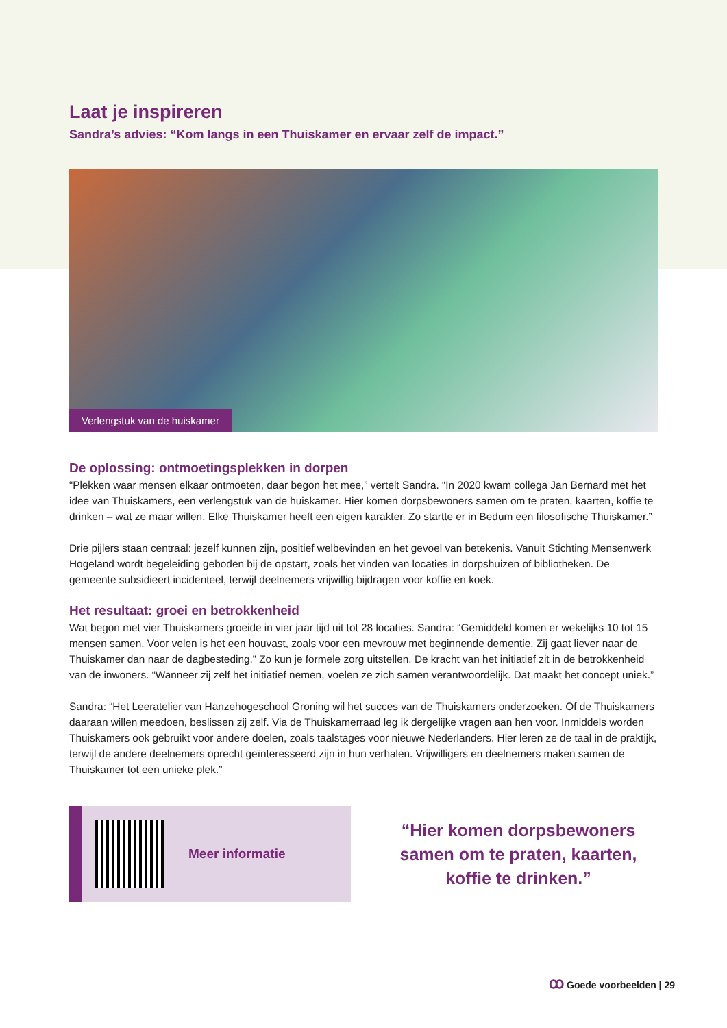Laat je inspireren
Sandra’s advies: “Kom langs in een Thuiskamer en ervaar zelf de impact.”
Verlengstuk van de huiskamer
De oplossing: ontmoetingsplekken in dorpen
“Plekken waar mensen elkaar ontmoeten, daar begon het mee,” vertelt Sandra. “In 2020 kwam collega Jan Bernard met het idee van Thuiskamers, een verlengstuk van de huiskamer. Hier komen dorpsbewoners samen om te praten, kaarten, koffie te drinken – wat ze maar willen. Elke Thuiskamer heeft een eigen karakter. Zo startte er in Bedum een filosofische Thuiskamer.”
Drie pijlers staan centraal: jezelf kunnen zijn, positief welbevinden en het gevoel van betekenis. Vanuit Stichting Mensenwerk Hogeland wordt begeleiding geboden bij de opstart, zoals het vinden van locaties in dorpshuizen of bibliotheken. De gemeente subsidieert incidenteel, terwijl deelnemers vrijwillig bijdragen voor koffie en koek.
Het resultaat: groei en betrokkenheid
Wat begon met vier Thuiskamers groeide in vier jaar tijd uit tot 28 locaties. Sandra: “Gemiddeld komen er wekelijks 10 tot 15 mensen samen. Voor velen is het een houvast, zoals voor een mevrouw met beginnende dementie. Zij gaat liever naar de Thuiskamer dan naar de dagbesteding.” Zo kun je formele zorg uitstellen. De kracht van het initiatief zit in de betrokkenheid van de inwoners. “Wanneer zij zelf het initiatief nemen, voelen ze zich samen verantwoordelijk. Dat maakt het concept uniek.”
Sandra: “Het Leeratelier van Hanzehogeschool Groning wil het succes van de Thuiskamers onderzoeken. Of de Thuiskamers daaraan willen meedoen, beslissen zij zelf. Via de Thuiskamerraad leg ik dergelijke vragen aan hen voor. Inmiddels worden Thuiskamers ook gebruikt voor andere doelen, zoals taalstages voor nieuwe Nederlanders. Hier leren ze de taal in de praktijk, terwijl de andere deelnemers oprecht geïnteresseerd zijn in hun verhalen. Vrijwilligers en deelnemers maken samen de Thuiskamer tot een unieke plek.”
Meer informatie
“Hier komen dorpsbewoners samen om te praten, kaarten, koffie te drinken.”
ꝏ Goede voorbeelden | 29